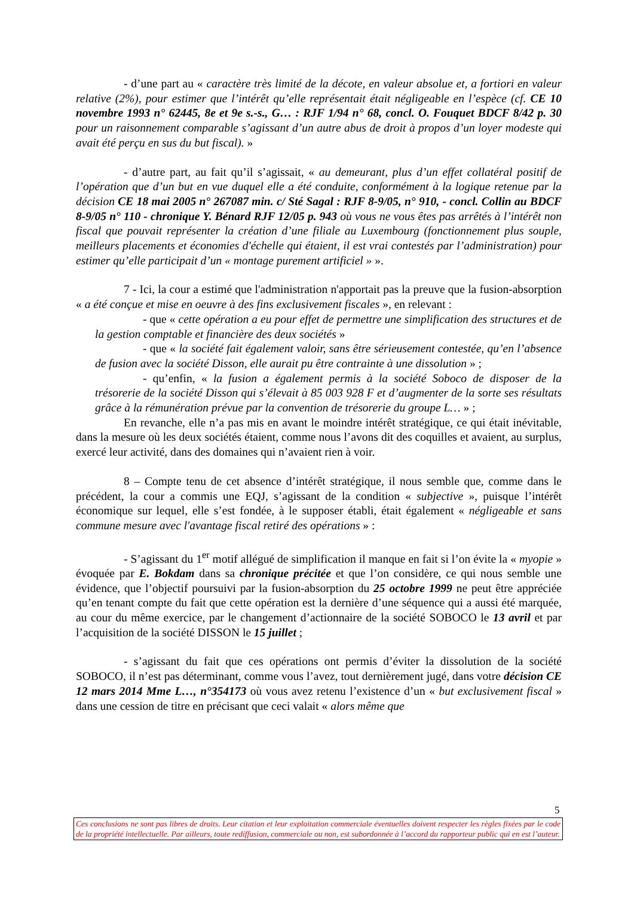- d’une part au « caractère très limité de la décote, en valeur absolue et, a fortiori en valeur relative (2%), pour estimer que l’intérêt qu’elle représentait était négligeable en l’espèce (cf. CE 10 novembre 1993 n° 62445, 8e et 9e s.-s., G… : RJF 1/94 n° 68, concl. O. Fouquet BDCF 8/42 p. 30 pour un raisonnement comparable s’agissant d’un autre abus de droit à propos d’un loyer modeste qui avait été perçu en sus du but fiscal). »
- d’autre part, au fait qu’il s’agissait, « au demeurant, plus d’un effet collatéral positif de l’opération que d’un but en vue duquel elle a été conduite, conformément à la logique retenue par la décision CE 18 mai 2005 n° 267087 min. c/ Sté Sagal : RJF 8-9/05, n° 910, - concl. Collin au BDCF 8-9/05 n° 110 - chronique Y. Bénard RJF 12/05 p. 943 où vous ne vous êtes pas arrêtés à l’intérêt non fiscal que pouvait représenter la création d’une filiale au Luxembourg (fonctionnement plus souple, meilleurs placements et économies d'échelle qui étaient, il est vrai contestés par l’administration) pour estimer qu’elle participait d’un « montage purement artificiel » ».
7 - Ici, la cour a estimé que l'administration n'apportait pas la preuve que la fusion-absorption « a été conçue et mise en oeuvre à des fins exclusivement fiscales », en relevant :
- que « cette opération a eu pour effet de permettre une simplification des structures et de la gestion comptable et financière des deux sociétés »
- que « la société fait également valoir, sans être sérieusement contestée, qu’en l’absence de fusion avec la société Disson, elle aurait pu être contrainte à une dissolution » ;
- qu’enfin, « la fusion a également permis à la société Soboco de disposer de la trésorerie de la société Disson qui s’élevait à 85 003 928 F et d’augmenter de la sorte ses résultats grâce à la rémunération prévue par la convention de trésorerie du groupe L… » ;
En revanche, elle n’a pas mis en avant le moindre intérêt stratégique, ce qui était inévitable, dans la mesure où les deux sociétés étaient, comme nous l’avons dit des coquilles et avaient, au surplus, exercé leur activité, dans des domaines qui n’avaient rien à voir.
8 – Compte tenu de cet absence d’intérêt stratégique, il nous semble que, comme dans le précédent, la cour a commis une EQJ, s’agissant de la condition « subjective », puisque l’intérêt économique sur lequel, elle s’est fondée, à le supposer établi, était également « négligeable et sans commune mesure avec l'avantage fiscal retiré des opérations » :
- S’agissant du 1<sup>er</sup> motif allégué de simplification il manque en fait si l’on évite la « myopie » évoquée par E. Bokdam dans sa chronique précitée et que l’on considère, ce qui nous semble une évidence, que l’objectif poursuivi par la fusion-absorption du 25 octobre 1999 ne peut être appréciée qu’en tenant compte du fait que cette opération est la dernière d’une séquence qui a aussi été marquée, au cour du même exercice, par le changement d’actionnaire de la société SOBOCO le 13 avril et par l’acquisition de la société DISSON le 15 juillet ;
- s’agissant du fait que ces opérations ont permis d’éviter la dissolution de la société SOBOCO, il n’est pas déterminant, comme vous l’avez, tout dernièrement jugé, dans votre décision CE 12 mars 2014 Mme L…, n°354173 où vous avez retenu l’existence d’un « but exclusivement fiscal » dans une cession de titre en précisant que ceci valait « alors même que
5
Ces conclusions ne sont pas libres de droits. Leur citation et leur exploitation commerciale éventuelles doivent respecter les règles fixées par le code de la propriété intellectuelle. Par ailleurs, toute rediffusion, commerciale ou non, est subordonnée à l’accord du rapporteur public qui en est l’auteur.